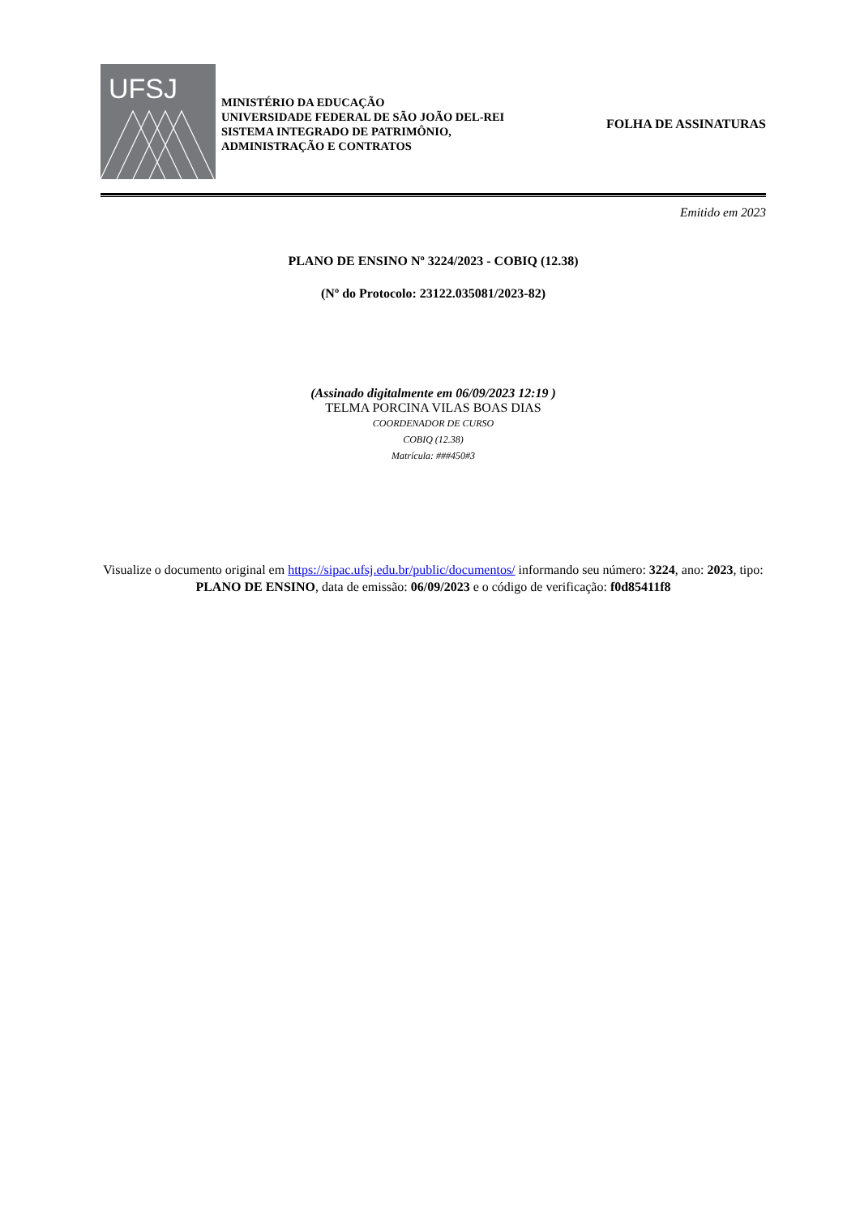UFSJ
MINISTÉRIO DA EDUCAÇÃO
UNIVERSIDADE FEDERAL DE SÃO JOÃO DEL-REI
SISTEMA INTEGRADO DE PATRIMÔNIO,
ADMINISTRAÇÃO E CONTRATOS
FOLHA DE ASSINATURAS
Emitido em 2023
PLANO DE ENSINO Nº 3224/2023 - COBIQ (12.38)
(Nº do Protocolo: 23122.035081/2023-82)
(Assinado digitalmente em 06/09/2023 12:19 )
TELMA PORCINA VILAS BOAS DIAS
COORDENADOR DE CURSO
COBIQ (12.38)
Matrícula: ###450#3
Visualize o documento original em https://sipac.ufsj.edu.br/public/documentos/ informando seu número: 3224, ano: 2023, tipo: PLANO DE ENSINO, data de emissão: 06/09/2023 e o código de verificação: f0d85411f8